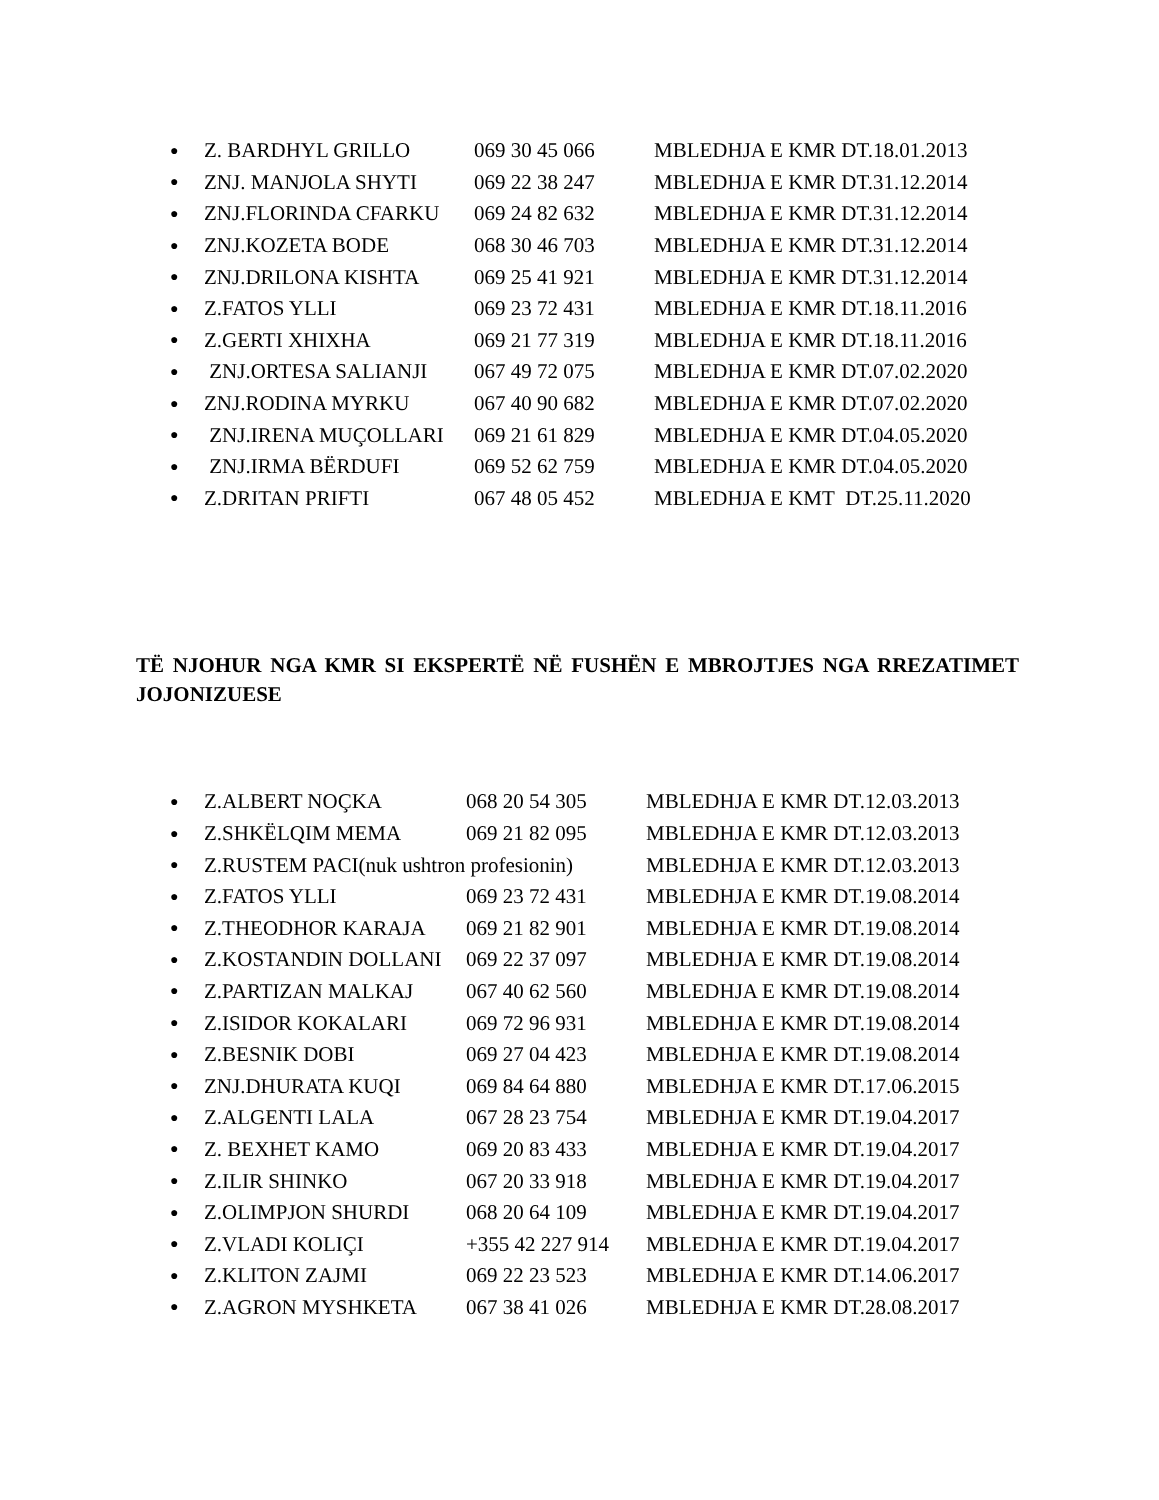● Z. BARDHYL GRILLO 069 30 45 066 MBLEDHJA E KMR DT.18.01.2013
● ZNJ. MANJOLA SHYTI 069 22 38 247 MBLEDHJA E KMR DT.31.12.2014
● ZNJ.FLORINDA CFARKU 069 24 82 632 MBLEDHJA E KMR DT.31.12.2014
● ZNJ.KOZETA BODE 068 30 46 703 MBLEDHJA E KMR DT.31.12.2014
● ZNJ.DRILONA KISHTA 069 25 41 921 MBLEDHJA E KMR DT.31.12.2014
● Z.FATOS YLLI 069 23 72 431 MBLEDHJA E KMR DT.18.11.2016
● Z.GERTI XHIXHA 069 21 77 319 MBLEDHJA E KMR DT.18.11.2016
● ZNJ.ORTESA SALIANJI 067 49 72 075 MBLEDHJA E KMR DT.07.02.2020
● ZNJ.RODINA MYRKU 067 40 90 682 MBLEDHJA E KMR DT.07.02.2020
● ZNJ.IRENA MUÇOLLARI 069 21 61 829 MBLEDHJA E KMR DT.04.05.2020
● ZNJ.IRMA BËRDUFI 069 52 62 759 MBLEDHJA E KMR DT.04.05.2020
● Z.DRITAN PRIFTI 067 48 05 452 MBLEDHJA E KMT DT.25.11.2020
TË NJOHUR NGA KMR SI EKSPERTË NË FUSHËN E MBROJTJES NGA RREZATIMET JOJONIZUESE
● Z.ALBERT NOÇKA 068 20 54 305 MBLEDHJA E KMR DT.12.03.2013
● Z.SHKËLQIM MEMA 069 21 82 095 MBLEDHJA E KMR DT.12.03.2013
● Z.RUSTEM PACI(nuk ushtron profesionin) MBLEDHJA E KMR DT.12.03.2013
● Z.FATOS YLLI 069 23 72 431 MBLEDHJA E KMR DT.19.08.2014
● Z.THEODHOR KARAJA 069 21 82 901 MBLEDHJA E KMR DT.19.08.2014
● Z.KOSTANDIN DOLLANI 069 22 37 097 MBLEDHJA E KMR DT.19.08.2014
● Z.PARTIZAN MALKAJ 067 40 62 560 MBLEDHJA E KMR DT.19.08.2014
● Z.ISIDOR KOKALARI 069 72 96 931 MBLEDHJA E KMR DT.19.08.2014
● Z.BESNIK DOBI 069 27 04 423 MBLEDHJA E KMR DT.19.08.2014
● ZNJ.DHURATA KUQI 069 84 64 880 MBLEDHJA E KMR DT.17.06.2015
● Z.ALGENTI LALA 067 28 23 754 MBLEDHJA E KMR DT.19.04.2017
● Z. BEXHET KAMO 069 20 83 433 MBLEDHJA E KMR DT.19.04.2017
● Z.ILIR SHINKO 067 20 33 918 MBLEDHJA E KMR DT.19.04.2017
● Z.OLIMPJON SHURDI 068 20 64 109 MBLEDHJA E KMR DT.19.04.2017
● Z.VLADI KOLIÇI +355 42 227 914 MBLEDHJA E KMR DT.19.04.2017
● Z.KLITON ZAJMI 069 22 23 523 MBLEDHJA E KMR DT.14.06.2017
● Z.AGRON MYSHKETA 067 38 41 026 MBLEDHJA E KMR DT.28.08.2017